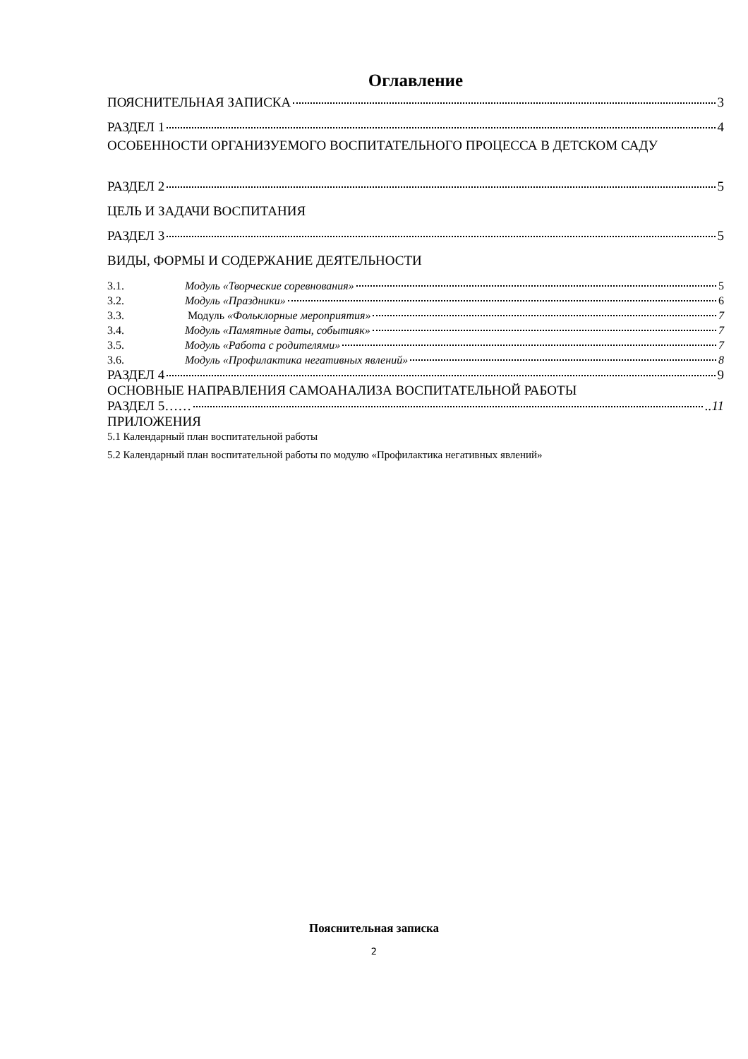Оглавление
ПОЯСНИТЕЛЬНАЯ ЗАПИСКА 3
РАЗДЕЛ 1 4
ОСОБЕННОСТИ ОРГАНИЗУЕМОГО ВОСПИТАТЕЛЬНОГО ПРОЦЕССА В ДЕТСКОМ САДУ
РАЗДЕЛ 2 5
ЦЕЛЬ И ЗАДАЧИ ВОСПИТАНИЯ
РАЗДЕЛ 3 5
ВИДЫ, ФОРМЫ И СОДЕРЖАНИЕ ДЕЯТЕЛЬНОСТИ
3.1. Модуль «Творческие соревнования» 5
3.2. Модуль «Праздники» 6
3.3. Модуль «Фольклорные мероприятия» 7
3.4. Модуль «Памятные даты, событияк» 7
3.5. Модуль «Работа с родителями» 7
3.6. Модуль «Профилактика негативных явлений» 8
РАЗДЕЛ 4 9
ОСНОВНЫЕ НАПРАВЛЕНИЯ САМОАНАЛИЗА ВОСПИТАТЕЛЬНОЙ РАБОТЫ
РАЗДЕЛ 5…… ..11
ПРИЛОЖЕНИЯ
5.1 Календарный план воспитательной работы
5.2 Календарный план воспитательной работы по модулю «Профилактика негативных явлений»
Пояснительная записка
2